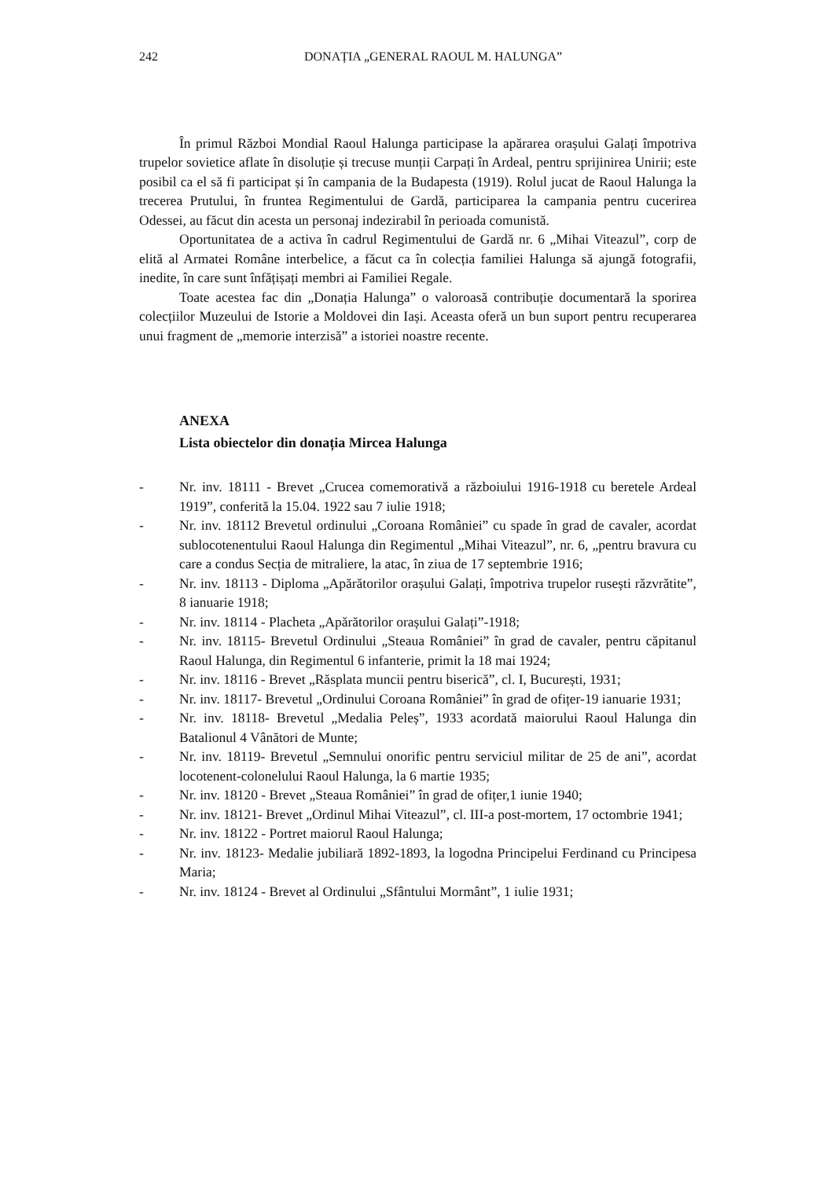242 DONAȚIA „GENERAL RAOUL M. HALUNGA”
În primul Război Mondial Raoul Halunga participase la apărarea orașului Galați împotriva trupelor sovietice aflate în disoluție și trecuse munții Carpați în Ardeal, pentru sprijinirea Unirii; este posibil ca el să fi participat și în campania de la Budapesta (1919). Rolul jucat de Raoul Halunga la trecerea Prutului, în fruntea Regimentului de Gardă, participarea la campania pentru cucerirea Odessei, au făcut din acesta un personaj indezirabil în perioada comunistă.
Oportunitatea de a activa în cadrul Regimentului de Gardă nr. 6 „Mihai Viteazul”, corp de elită al Armatei Române interbelice, a făcut ca în colecția familiei Halunga să ajungă fotografii, inedite, în care sunt înfățișați membri ai Familiei Regale.
Toate acestea fac din „Donația Halunga” o valoroasă contribuție documentară la sporirea colecțiilor Muzeului de Istorie a Moldovei din Iași. Aceasta oferă un bun suport pentru recuperarea unui fragment de „memorie interzisă” a istoriei noastre recente.
ANEXA
Lista obiectelor din donația Mircea Halunga
- Nr. inv. 18111 - Brevet „Crucea comemorativă a războiului 1916-1918 cu beretele Ardeal 1919”, conferită la 15.04. 1922 sau 7 iulie 1918;
- Nr. inv. 18112 Brevetul ordinului „Coroana României” cu spade în grad de cavaler, acordat sublocotenentului Raoul Halunga din Regimentul „Mihai Viteazul”, nr. 6, „pentru bravura cu care a condus Secția de mitraliere, la atac, în ziua de 17 septembrie 1916;
- Nr. inv. 18113 - Diploma „Apărătorilor orașului Galați, împotriva trupelor rusești răzvrătite”, 8 ianuarie 1918;
- Nr. inv. 18114 - Placheta „Apărătorilor orașului Galați”-1918;
- Nr. inv. 18115- Brevetul Ordinului „Steaua României” în grad de cavaler, pentru căpitanul Raoul Halunga, din Regimentul 6 infanterie, primit la 18 mai 1924;
- Nr. inv. 18116 - Brevet „Răsplata muncii pentru biserică”, cl. I, București, 1931;
- Nr. inv. 18117- Brevetul „Ordinului Coroana României” în grad de ofițer-19 ianuarie 1931;
- Nr. inv. 18118- Brevetul „Medalia Peleș”, 1933 acordată maiorului Raoul Halunga din Batalionul 4 Vânători de Munte;
- Nr. inv. 18119- Brevetul „Semnului onorific pentru serviciul militar de 25 de ani”, acordat locotenent-colonelului Raoul Halunga, la 6 martie 1935;
- Nr. inv. 18120 - Brevet „Steaua României” în grad de ofițer,1 iunie 1940;
- Nr. inv. 18121- Brevet „Ordinul Mihai Viteazul”, cl. III-a post-mortem, 17 octombrie 1941;
- Nr. inv. 18122 - Portret maiorul Raoul Halunga;
- Nr. inv. 18123- Medalie jubiliară 1892-1893, la logodna Principelui Ferdinand cu Principesa Maria;
- Nr. inv. 18124 - Brevet al Ordinului „Sfântului Mormânt”, 1 iulie 1931;